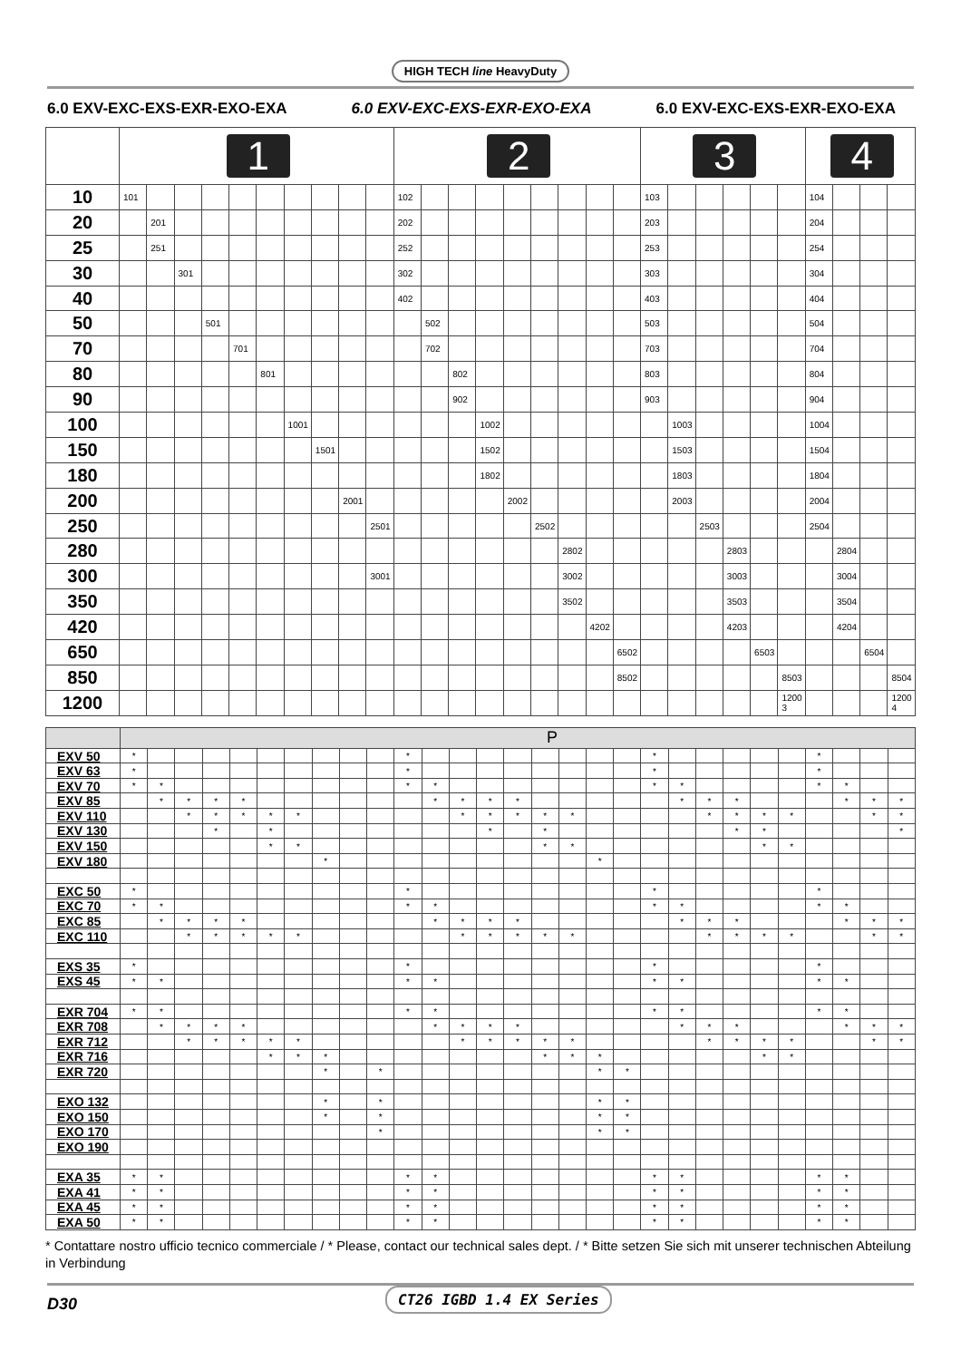HIGH TECH line HeavyDuty
6.0 EXV-EXC-EXS-EXR-EXO-EXA 6.0 EXV-EXC-EXS-EXR-EXO-EXA 6.0 EXV-EXC-EXS-EXR-EXO-EXA
| | 1 | | | | | | | | | | 2 | | | | | | | | | 3 | | | | | | 4 | | | |
| 10 | 101 | | | | | | | | | | 102 | | | | | | | | | 103 | | | | | | 104 | | | |
| 20 | | 201 | | | | | | | | | 202 | | | | | | | | | 203 | | | | | | 204 | | | |
| 25 | | 251 | | | | | | | | | 252 | | | | | | | | | 253 | | | | | | 254 | | | |
| 30 | | | 301 | | | | | | | | 302 | | | | | | | | | 303 | | | | | | 304 | | | |
| 40 | | | | | | | | | | | 402 | | | | | | | | | 403 | | | | | | 404 | | | |
| 50 | | | | 501 | | | | | | | | 502 | | | | | | | | 503 | | | | | | 504 | | | |
| 70 | | | | | 701 | | | | | | | 702 | | | | | | | | 703 | | | | | | 704 | | | |
| 80 | | | | | | 801 | | | | | | | 802 | | | | | | | 803 | | | | | | 804 | | | |
| 90 | | | | | | | | | | | | | 902 | | | | | | | 903 | | | | | | 904 | | | |
| 100 | | | | | | | 1001 | | | | | | | 1002 | | | | | | | 1003 | | | | | 1004 | | | |
| 150 | | | | | | | | 1501 | | | | | | 1502 | | | | | | | 1503 | | | | | 1504 | | | |
| 180 | | | | | | | | | | | | | | 1802 | | | | | | | 1803 | | | | | 1804 | | | |
| 200 | | | | | | | | | 2001 | | | | | | 2002 | | | | | | 2003 | | | | | 2004 | | | |
| 250 | | | | | | | | | | 2501 | | | | | | 2502 | | | | | | 2503 | | | | 2504 | | | |
| 280 | | | | | | | | | | | | | | | | | 2802 | | | | | | 2803 | | | | 2804 | | |
| 300 | | | | | | | | | | 3001 | | | | | | | 3002 | | | | | | 3003 | | | | 3004 | | |
| 350 | | | | | | | | | | | | | | | | | 3502 | | | | | | 3503 | | | | 3504 | | |
| 420 | | | | | | | | | | | | | | | | | | 4202 | | | | | 4203 | | | | 4204 | | |
| 650 | | | | | | | | | | | | | | | | | | | 6502 | | | | | 6503 | | | | 6504 | |
| 850 | | | | | | | | | | | | | | | | | | | 8502 | | | | | | 8503 | | | | 8504 |
| 1200 | | | | | | | | | | | | | | | | | | | | | | | | | 1200 3 | | | | 1200 4 |
| | P | | | | | | | | | | | | | | | | | | | | | | | | | | | | |
| EXV 50 | * | | | | | | | | | | * | | | | | | | | | * | | | | | | * | | | |
| EXV 63 | * | | | | | | | | | | * | | | | | | | | | * | | | | | | * | | | |
| EXV 70 | * | * | | | | | | | | | * | * | | | | | | | | * | * | | | | | * | * | | |
| EXV 85 | | * | * | * | * | | | | | | | * | * | * | * | | | | | | * | * | * | | | | * | * | * |
| EXV 110 | | | * | * | * | * | * | | | | | | * | * | * | * | * | | | | | * | * | * | * | | | * | * |
| EXV 130 | | | | * | | * | | | | | | | | * | | * | | | | | | | * | * | | | | | * |
| EXV 150 | | | | | | * | * | | | | | | | | | * | * | | | | | | | * | * | | | | |
| EXV 180 | | | | | | | | * | | | | | | | | | | * | | | | | | | | | | | |
| EXC 50 | * | | | | | | | | | | * | | | | | | | | | * | | | | | | * | | | |
| EXC 70 | * | * | | | | | | | | | * | * | | | | | | | | * | * | | | | | * | * | | |
| EXC 85 | | * | * | * | * | | | | | | | * | * | * | * | | | | | | * | * | * | | | | * | * | * |
| EXC 110 | | | * | * | * | * | * | | | | | | * | * | * | * | * | | | | | * | * | * | * | | | * | * |
| EXS 35 | * | | | | | | | | | | * | | | | | | | | | * | | | | | | * | | | |
| EXS 45 | * | * | | | | | | | | | * | * | | | | | | | | * | * | | | | | * | * | | |
| EXR 704 | * | * | | | | | | | | | * | * | | | | | | | | * | * | | | | | * | * | | |
| EXR 708 | | * | * | * | * | | | | | | | * | * | * | * | | | | | | * | * | * | | | | * | * | * |
| EXR 712 | | | * | * | * | * | * | | | | | | * | * | * | * | * | | | | | * | * | * | * | | | * | * |
| EXR 716 | | | | | | * | * | * | | | | | | | | * | * | * | | | | | | * | * | | | | |
| EXR 720 | | | | | | | | * | | * | | | | | | | | * | * | | | | | | | | | | |
| EXO 132 | | | | | | | | * | | * | | | | | | | | * | * | | | | | | | | | | |
| EXO 150 | | | | | | | | * | | * | | | | | | | | * | * | | | | | | | | | | |
| EXO 170 | | | | | | | | | | * | | | | | | | | * | * | | | | | | | | | | |
| EXO 190 | | | | | | | | | | | | | | | | | | | | | | | | | | | | | |
| EXA 35 | * | * | | | | | | | | | * | * | | | | | | | | * | * | | | | | * | * | | |
| EXA 41 | * | * | | | | | | | | | * | * | | | | | | | | * | * | | | | | * | * | | |
| EXA 45 | * | * | | | | | | | | | * | * | | | | | | | | * | * | | | | | * | * | | |
| EXA 50 | * | * | | | | | | | | | * | * | | | | | | | | * | * | | | | | * | * | | |
* Contattare nostro ufficio tecnico commerciale / * Please, contact our technical sales dept. / * Bitte setzen Sie sich mit unserer technischen Abteilung in Verbindung
D30
CT26 IGBD 1.4 EX Series